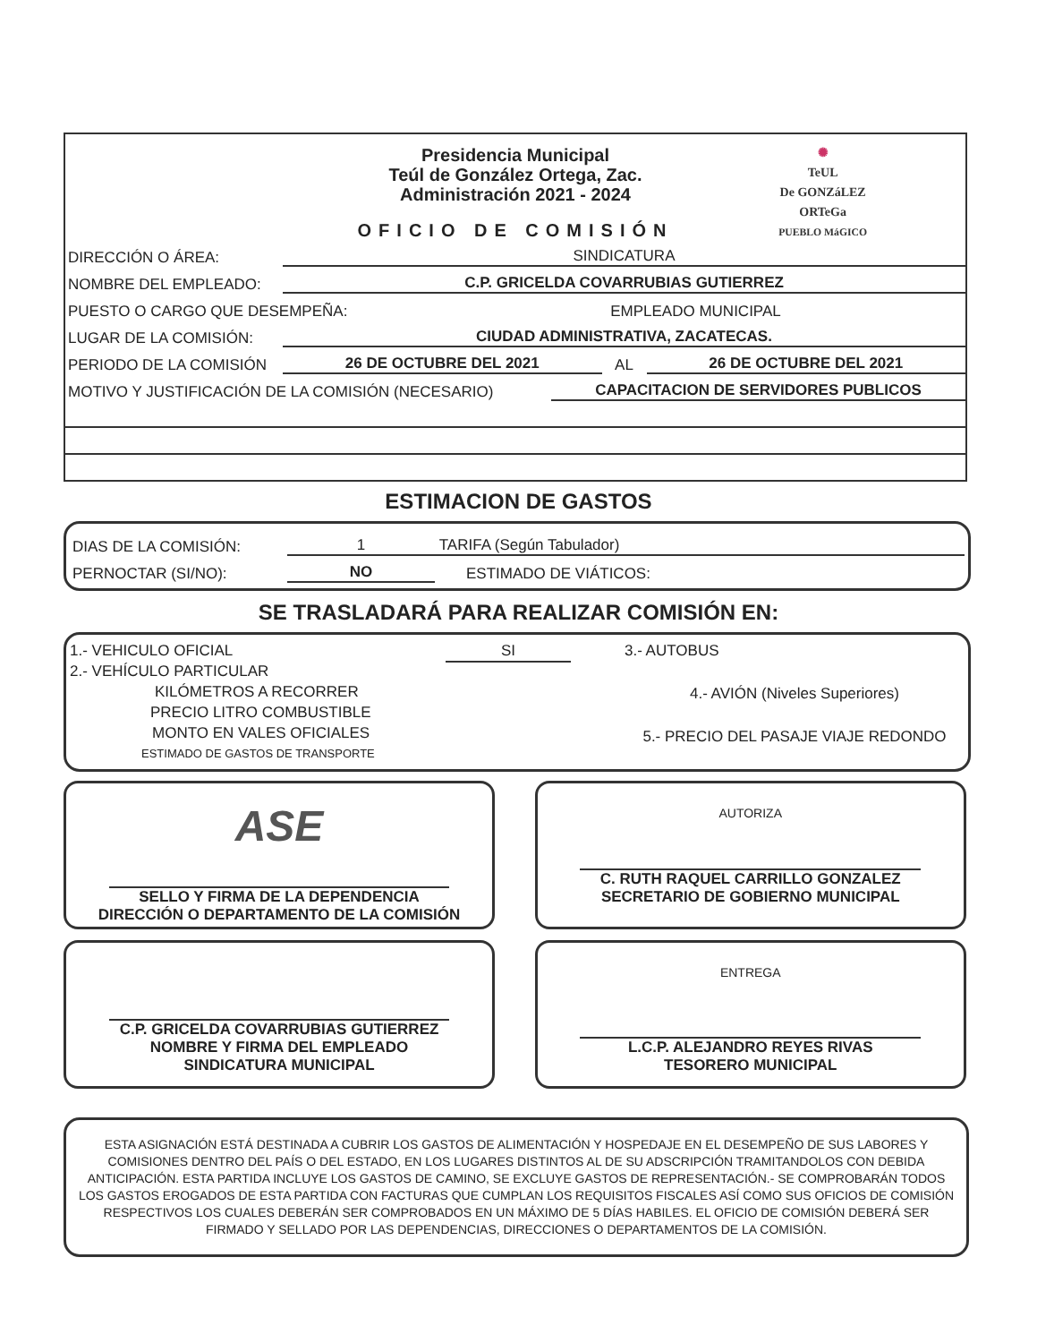Presidencia Municipal
Teúl de González Ortega, Zac.
Administración 2021 - 2024
OFICIO DE COMISIÓN
✺
TeUL
De GONZáLEZ
ORTeGa
PUEBLO MáGICO
DIRECCIÓN O ÁREA: SINDICATURA
NOMBRE DEL EMPLEADO: C.P. GRICELDA COVARRUBIAS GUTIERREZ
PUESTO O CARGO QUE DESEMPEÑA: EMPLEADO MUNICIPAL
LUGAR DE LA COMISIÓN: CIUDAD ADMINISTRATIVA, ZACATECAS.
PERIODO DE LA COMISIÓN 26 DE OCTUBRE DEL 2021 AL 26 DE OCTUBRE DEL 2021
MOTIVO Y JUSTIFICACIÓN DE LA COMISIÓN (NECESARIO) CAPACITACION DE SERVIDORES PUBLICOS
ESTIMACION DE GASTOS
DIAS DE LA COMISIÓN: 1 TARIFA (Según Tabulador)
PERNOCTAR (SI/NO): NO ESTIMADO DE VIÁTICOS:
SE TRASLADARÁ PARA REALIZAR COMISIÓN EN:
1.- VEHICULO OFICIAL SI
2.- VEHÍCULO PARTICULAR
KILÓMETROS A RECORRER
PRECIO LITRO COMBUSTIBLE
MONTO EN VALES OFICIALES
ESTIMADO DE GASTOS DE TRANSPORTE
3.- AUTOBUS
4.- AVIÓN (Niveles Superiores)
5.- PRECIO DEL PASAJE VIAJE REDONDO
ASE
SELLO Y FIRMA DE LA DEPENDENCIA
DIRECCIÓN O DEPARTAMENTO DE LA COMISIÓN
AUTORIZA
C. RUTH RAQUEL CARRILLO GONZALEZ
SECRETARIO DE GOBIERNO MUNICIPAL
C.P. GRICELDA COVARRUBIAS GUTIERREZ
NOMBRE Y FIRMA DEL EMPLEADO
SINDICATURA MUNICIPAL
ENTREGA
L.C.P. ALEJANDRO REYES RIVAS
TESORERO MUNICIPAL
ESTA ASIGNACIÓN ESTÁ DESTINADA A CUBRIR LOS GASTOS DE ALIMENTACIÓN Y HOSPEDAJE EN EL DESEMPEÑO DE SUS LABORES Y COMISIONES DENTRO DEL PAÍS O DEL ESTADO, EN LOS LUGARES DISTINTOS AL DE SU ADSCRIPCIÓN TRAMITANDOLOS CON DEBIDA ANTICIPACIÓN. ESTA PARTIDA INCLUYE LOS GASTOS DE CAMINO, SE EXCLUYE GASTOS DE REPRESENTACIÓN.- SE COMPROBARÁN TODOS LOS GASTOS EROGADOS DE ESTA PARTIDA CON FACTURAS QUE CUMPLAN LOS REQUISITOS FISCALES ASÍ COMO SUS OFICIOS DE COMISIÓN RESPECTIVOS LOS CUALES DEBERÁN SER COMPROBADOS EN UN MÁXIMO DE 5 DÍAS HABILES. EL OFICIO DE COMISIÓN DEBERÁ SER FIRMADO Y SELLADO POR LAS DEPENDENCIAS, DIRECCIONES O DEPARTAMENTOS DE LA COMISIÓN.